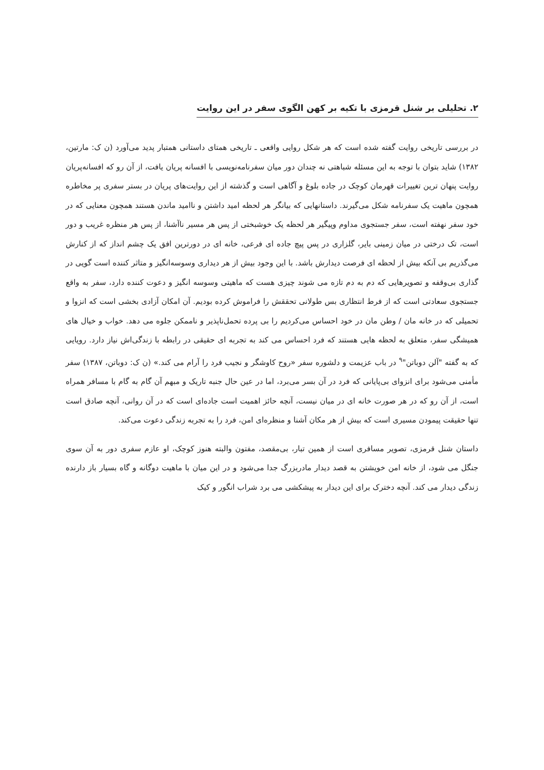۲. تحلیلی بر شنل قرمزی با تکیه بر کهن الگوی سفر در این روایت
در بررسی تاریخی روایت گفته شده است که هر شکل روایی واقعی ـ تاریخی همتای داستانی همتبار پدید می‌آورد (ن ک: مارتین، ۱۳۸۲) شاید بتوان با توجه به این مسئله شباهتی نه چندان دور میان سفرنامه‌نویسی با افسانه پریان یافت، از آن رو که افسانه‌پریان روایت پنهان ترین تغییرات قهرمان کوچک در جاده بلوغ و آگاهی است و گذشته از این روایت‌های پریان در بستر سفری پر مخاطره همچون ماهیت یک سفرنامه شکل می‌گیرند. داستانهایی که بیانگر هر لحظه امید داشتن و ناامید ماندن هستند همچون معنایی که در خود سفر نهفته است، سفر جستجوی مداوم وپیگیر هر لحظه یک خوشبختی از پس هر مسیر ناآشنا، از پس هر منظره غریب و دور است، تک درختی در میان زمینی بایر، گلزاری در پس پیچ جاده ای فرعی، خانه ای در دورترین افق یک چشم انداز که از کنارش می‌گذریم بی آنکه بیش از لحظه ای فرصت دیدارش باشد. با این وجود بیش از هر دیداری وسوسه‌انگیز و متاثر کننده است گویی در گذاری بی‌وقفه و تصویرهایی که دم به دم تازه می شوند چیزی هست که ماهیتی وسوسه انگیز و دعوت کننده دارد، سفر به واقع جستجوی سعادتی است که از فرط انتظاری بس طولانی تحققش را فراموش کرده بودیم. آن امکان آزادی بخشی است که انزوا و تحمیلی که در خانه مان / وطن مان در خود احساس می‌کردیم را بی پرده تحمل‌ناپذیر و ناممکن جلوه می دهد. خواب و خیال های همیشگی سفر، متعلق به لحظه هایی هستند که فرد احساس می کند به تجربه ای حقیقی در رابطه با زندگی‌اش نیاز دارد. رویایی که به گفته "آلن دوباتن"<sup>۹</sup> در باب عزیمت و دلشوره سفر «روح کاوشگر و نجیب فرد را آرام می کند.» (ن ک: دوباتن، ۱۳۸۷) سفر مأمنی می‌شود برای انزوای بی‌پایانی که فرد در آن بسر می‌برد، اما در عین حال جنبه تاریک و مبهم آن گام به گام با مسافر همراه است، از آن رو که در هر صورت خانه ای در میان نیست، آنچه حائز اهمیت است جاده‌ای است که در آن روانی، آنچه صادق است تنها حقیقت پیمودن مسیری است که بیش از هر مکان آشنا و منظره‌ای امن، فرد را به تجربه زندگی دعوت می‌کند.
داستان شنل قرمزی، تصویر مسافری است از همین تبار، بی‌مقصد، مفتون والبته هنوز کوچک، او عازم سفری دور به آن سوی جنگل می شود، از خانه امن خویشتن به قصد دیدار مادربزرگ جدا می‌شود و در این میان با ماهیت دوگانه و گاه بسیار باز دارنده زندگی دیدار می کند. آنچه دخترک برای این دیدار به پیشکشی می برد شراب انگور و کیک